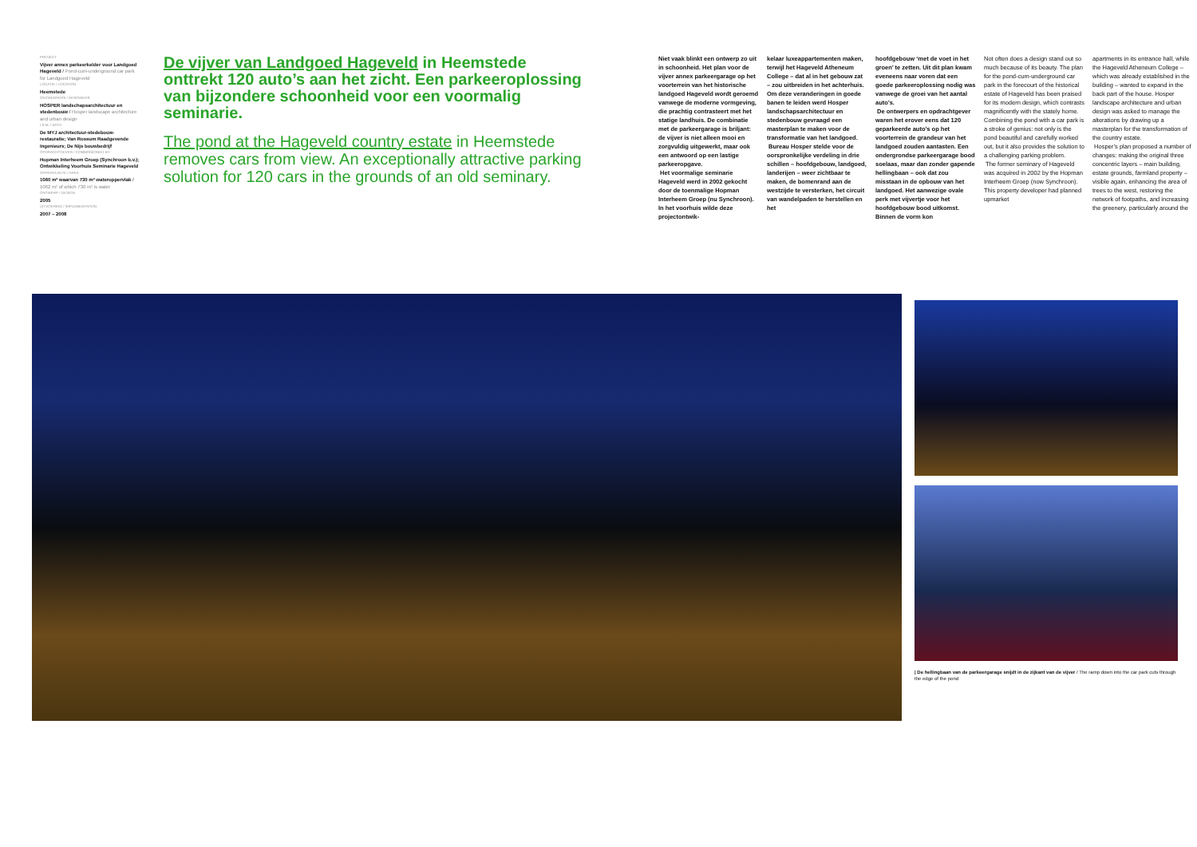PROJECT
Vijver annex parkeerkelder voor Landgoed Hageveld / Pond-cum-underground car park for Landgoed Hageveld
LOCATIE / LOCATION
Heemstede
ONTWERPERS / DESIGNERS
HOSPER landschapsarchitectuur en stedenbouw / Hosper landscape architecture and urban design
I.S.M. / WITH
De MYJ architectuur-stedebouw-restauratie; Van Rossum Raadgevende Ingenieurs; De Nijs bouwbedrijf
OPDRACHTGEVER / COMMISSIONED BY
Hopman Interheem Groep (Synchroon b.v.); Ontwikkeling Voorhuis Seminarie Hageveld
OPPERVLAKTE / AREA
1060 m² waarvan 730 m² wateroppervlak / 1062 m² of which 730 m² is water
ONTWERP / DESIGN
2005
UITVOERING / IMPLEMENTATION
2007 – 2008
De vijver van Landgoed Hageveld in Heemstede onttrekt 120 auto’s aan het zicht. Een parkeeroplossing van bijzondere schoonheid voor een voormalig seminarie.
The pond at the Hageveld country estate in Heemstede removes cars from view. An exceptionally attractive parking solution for 120 cars in the grounds of an old seminary.
Niet vaak blinkt een ontwerp zo uit in schoonheid. Het plan voor de vijver annex parkeergarage op het voorterrein van het historische landgoed Hageveld wordt geroemd vanwege de moderne vormgeving, die prachtig contrasteert met het statige landhuis. De combinatie met de parkeergarage is briljant: de vijver is niet alleen mooi en zorgvuldig uitgewerkt, maar ook een antwoord op een lastige parkeeropgave.
Het voormalige seminarie Hageveld werd in 2002 gekocht door de toenmalige Hopman Interheem Groep (nu Synchroon). In het voorhuis wilde deze projectontwik-
kelaar luxeappartementen maken, terwijl het Hageveld Atheneum College – dat al in het gebouw zat – zou uitbreiden in het achterhuis. Om deze veranderingen in goede banen te leiden werd Hosper landschapsarchitectuur en stedenbouw gevraagd een masterplan te maken voor de transformatie van het landgoed.
Bureau Hosper stelde voor de oorspronkelijke verdeling in drie schillen – hoofdgebouw, landgoed, landerijen – weer zichtbaar te maken, de bomenrand aan de westzijde te versterken, het circuit van wandelpaden te herstellen en het
hoofdgebouw ‘met de voet in het groen’ te zetten. Uit dit plan kwam eveneens naar voren dat een goede parkeeroplossing nodig was vanwege de groei van het aantal auto’s.
De ontwerpers en opdrachtgever waren het erover eens dat 120 geparkeerde auto’s op het voorterrein de grandeur van het landgoed zouden aantasten. Een ondergrondse parkeergarage bood soelaas, maar dan zonder gapende hellingbaan – ook dat zou misstaan in de opbouw van het landgoed. Het aanwezige ovale perk met vijvertje voor het hoofdgebouw bood uitkomst. Binnen de vorm kon
Not often does a design stand out so much because of its beauty. The plan for the pond-cum-underground car park in the forecourt of the historical estate of Hageveld has been praised for its modern design, which contrasts magnificently with the stately home. Combining the pond with a car park is a stroke of genius: not only is the pond beautiful and carefully worked out, but it also provides the solution to a challenging parking problem.
The former seminary of Hageveld was acquired in 2002 by the Hopman Interheem Groep (now Synchroon). This property developer had planned upmarket
apartments in its entrance hall, while the Hageveld Atheneum College – which was already established in the building – wanted to expand in the back part of the house. Hosper landscape architecture and urban design was asked to manage the alterations by drawing up a masterplan for the transformation of the country estate.
Hosper’s plan proposed a number of changes: making the original three concentric layers – main building, estate grounds, farmland property – visible again, enhancing the area of trees to the west, restoring the network of footpaths, and increasing the greenery, particularly around the
| De hellingbaan van de parkeergarage snijdt in de zijkant van de vijver / The ramp down into the car park cuts through the edge of the pond